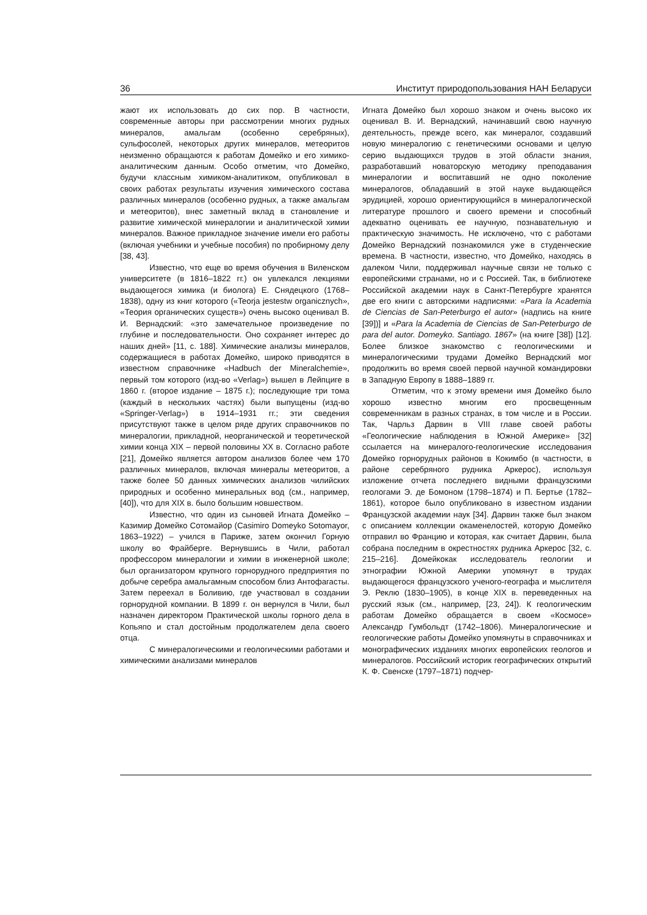36 Институт природопользования НАН Беларуси
жают их использовать до сих пор. В частности, современные авторы при рассмотрении многих рудных минералов, амальгам (особенно серебряных), сульфосолей, некоторых других минералов, метеоритов неизменно обращаются к работам Домейко и его химико-аналитическим данным. Особо отметим, что Домейко, будучи классным химиком-аналитиком, опубликовал в своих работах результаты изучения химического состава различных минералов (особенно рудных, а также амальгам и метеоритов), внес заметный вклад в становление и развитие химической минералогии и аналитической химии минералов. Важное прикладное значение имели его работы (включая учебники и учебные пособия) по пробирному делу [38, 43].
Известно, что еще во время обучения в Виленском университете (в 1816–1822 гг.) он увлекался лекциями выдающегося химика (и биолога) Е. Снядецкого (1768–1838), одну из книг которого («Teorja jestestw organicznych», «Теория органических существ») очень высоко оценивал В. И. Вернадский: «это замечательное произведение по глубине и последовательности. Оно сохраняет интерес до наших дней» [11, с. 188]. Химические анализы минералов, содержащиеся в работах Домейко, широко приводятся в известном справочнике «Hadbuch der Mineralchemie», первый том которого (изд-во «Verlag») вышел в Лейпциге в 1860 г. (второе издание – 1875 г.); последующие три тома (каждый в нескольких частях) были выпущены (изд-во «Springer-Verlag») в 1914–1931 гг.; эти сведения присутствуют также в целом ряде других справочников по минералогии, прикладной, неорганической и теоретической химии конца XIX – первой половины XX в. Согласно работе [21], Домейко является автором анализов более чем 170 различных минералов, включая минералы метеоритов, а также более 50 данных химических анализов чилийских природных и особенно минеральных вод (см., например, [40]), что для XIX в. было большим новшеством.
Известно, что один из сыновей Игната Домейко – Казимир Домейко Сотомайор (Casimiro Domeyko Sotomayor, 1863–1922) – учился в Париже, затем окончил Горную школу во Фрайберге. Вернувшись в Чили, работал профессором минералогии и химии в инженерной школе; был организатором крупного горнорудного предприятия по добыче серебра амальгамным способом близ Антофагасты. Затем переехал в Боливию, где участвовал в создании горнорудной компании. В 1899 г. он вернулся в Чили, был назначен директором Практической школы горного дела в Копьяпо и стал достойным продолжателем дела своего отца.
С минералогическими и геологическими работами и химическими анализами минералов
Игната Домейко был хорошо знаком и очень высоко их оценивал В. И. Вернадский, начинавший свою научную деятельность, прежде всего, как минералог, создавший новую минералогию с генетическими основами и целую серию выдающихся трудов в этой области знания, разработавший новаторскую методику преподавания минералогии и воспитавший не одно поколение минералогов, обладавший в этой науке выдающейся эрудицией, хорошо ориентирующийся в минералогической литературе прошлого и своего времени и способный адекватно оценивать ее научную, познавательную и практическую значимость. Не исключено, что с работами Домейко Вернадский познакомился уже в студенческие времена. В частности, известно, что Домейко, находясь в далеком Чили, поддерживал научные связи не только с европейскими странами, но и с Россией. Так, в библиотеке Российской академии наук в Санкт-Петербурге хранятся две его книги с авторскими надписями: «Para la Academia de Ciencias de San-Peterburgo el autor» (надпись на книге [39])] и «Para la Academia de Ciencias de San-Peterburgo de para del autor. Domeyko. Santiago. 1867» (на книге [38]) [12]. Более близкое знакомство с геологическими и минералогическими трудами Домейко Вернадский мог продолжить во время своей первой научной командировки в Западную Европу в 1888–1889 гг.
Отметим, что к этому времени имя Домейко было хорошо известно многим его просвещенным современникам в разных странах, в том числе и в России. Так, Чарльз Дарвин в VIII главе своей работы «Геологические наблюдения в Южной Америке» [32] ссылается на минералого-геологические исследования Домейко горнорудных районов в Кокимбо (в частности, в районе серебряного рудника Аркерос), используя изложение отчета последнего видными французскими геологами Э. де Бомоном (1798–1874) и П. Бертье (1782–1861), которое было опубликовано в известном издании Французской академии наук [34]. Дарвин также был знаком с описанием коллекции окаменелостей, которую Домейко отправил во Францию и которая, как считает Дарвин, была собрана последним в окрестностях рудника Аркерос [32, с. 215–216]. Домейкокак исследователь геологии и этнографии Южной Америки упомянут в трудах выдающегося французского ученого-географа и мыслителя Э. Реклю (1830–1905), в конце XIX в. переведенных на русский язык (см., например, [23, 24]). К геологическим работам Домейко обращается в своем «Космосе» Александр Гумбольдт (1742–1806). Минералогические и геологические работы Домейко упомянуты в справочниках и монографических изданиях многих европейских геологов и минералогов. Российский историк географических открытий К. Ф. Свенске (1797–1871) подчер-